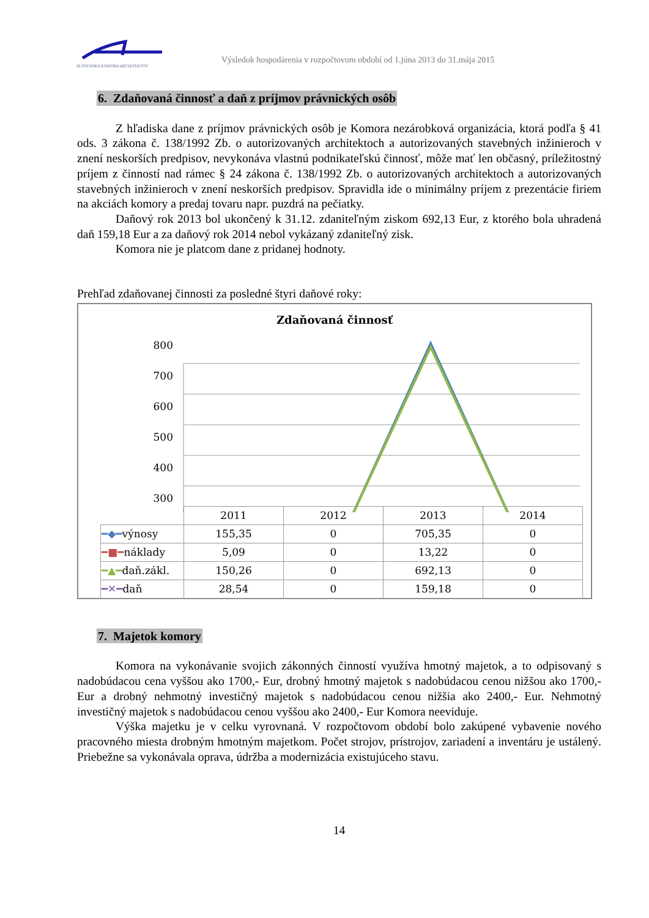SLOVENSKÁ KOMORA ARCHITEKTOV
Výsledok hospodárenia v rozpočtovom období od 1.júna 2013 do 31.mája 2015
6. Zdaňovaná činnosť a daň z príjmov právnických osôb
Z hľadiska dane z príjmov právnických osôb je Komora nezárobková organizácia, ktorá podľa § 41 ods. 3 zákona č. 138/1992 Zb. o autorizovaných architektoch a autorizovaných stavebných inžinieroch v znení neskorších predpisov, nevykonáva vlastnú podnikateľskú činnosť, môže mať len občasný, príležitostný príjem z činností nad rámec § 24 zákona č. 138/1992 Zb. o autorizovaných architektoch a autorizovaných stavebných inžinieroch v znení neskorších predpisov. Spravidla ide o minimálny príjem z prezentácie firiem na akciách komory a predaj tovaru napr. puzdrá na pečiatky.
Daňový rok 2013 bol ukončený k 31.12. zdaniteľným ziskom 692,13 Eur, z ktorého bola uhradená daň 159,18 Eur a za daňový rok 2014 nebol vykázaný zdaniteľný zisk.
Komora nie je platcom dane z pridanej hodnoty.
Prehľad zdaňovanej činnosti za posledné štyri daňové roky:
Zdaňovaná činnosť
800
700
600
500
400
300
| | 2011 | 2012 | 2013 | 2014 |
| ━◆━ výnosy | 155,35 | 0 | 705,35 | 0 |
| ━■━ náklady | 5,09 | 0 | 13,22 | 0 |
| ━▲━ daň.zákl. | 150,26 | 0 | 692,13 | 0 |
| ━✕━ daň | 28,54 | 0 | 159,18 | 0 |
7. Majetok komory
Komora na vykonávanie svojich zákonných činností využíva hmotný majetok, a to odpisovaný s nadobúdacou cena vyššou ako 1700,- Eur, drobný hmotný majetok s nadobúdacou cenou nižšou ako 1700,- Eur a drobný nehmotný investičný majetok s nadobúdacou cenou nižšia ako 2400,- Eur. Nehmotný investičný majetok s nadobúdacou cenou vyššou ako 2400,- Eur Komora neeviduje.
Výška majetku je v celku vyrovnaná. V rozpočtovom období bolo zakúpené vybavenie nového pracovného miesta drobným hmotným majetkom. Počet strojov, prístrojov, zariadení a inventáru je ustálený. Priebežne sa vykonávala oprava, údržba a modernizácia existujúceho stavu.
14